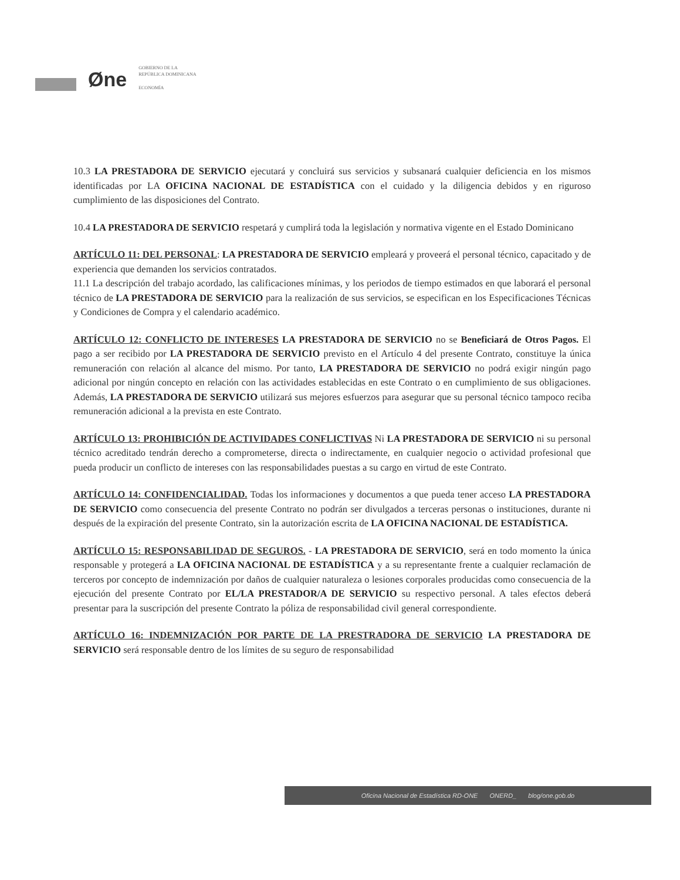Øne
GOBIERNO DE LA
REPÚBLICA DOMINICANA
ECONOMÍA
10.3 LA PRESTADORA DE SERVICIO ejecutará y concluirá sus servicios y subsanará cualquier deficiencia en los mismos identificadas por LA OFICINA NACIONAL DE ESTADÍSTICA con el cuidado y la diligencia debidos y en riguroso cumplimiento de las disposiciones del Contrato.
10.4 LA PRESTADORA DE SERVICIO respetará y cumplirá toda la legislación y normativa vigente en el Estado Dominicano
ARTÍCULO 11: DEL PERSONAL: LA PRESTADORA DE SERVICIO empleará y proveerá el personal técnico, capacitado y de experiencia que demanden los servicios contratados.
11.1 La descripción del trabajo acordado, las calificaciones mínimas, y los periodos de tiempo estimados en que laborará el personal técnico de LA PRESTADORA DE SERVICIO para la realización de sus servicios, se especifican en los Especificaciones Técnicas y Condiciones de Compra y el calendario académico.
ARTÍCULO 12: CONFLICTO DE INTERESES LA PRESTADORA DE SERVICIO no se Beneficiará de Otros Pagos. El pago a ser recibido por LA PRESTADORA DE SERVICIO previsto en el Artículo 4 del presente Contrato, constituye la única remuneración con relación al alcance del mismo. Por tanto, LA PRESTADORA DE SERVICIO no podrá exigir ningún pago adicional por ningún concepto en relación con las actividades establecidas en este Contrato o en cumplimiento de sus obligaciones. Además, LA PRESTADORA DE SERVICIO utilizará sus mejores esfuerzos para asegurar que su personal técnico tampoco reciba remuneración adicional a la prevista en este Contrato.
ARTÍCULO 13: PROHIBICIÓN DE ACTIVIDADES CONFLICTIVAS Ni LA PRESTADORA DE SERVICIO ni su personal técnico acreditado tendrán derecho a comprometerse, directa o indirectamente, en cualquier negocio o actividad profesional que pueda producir un conflicto de intereses con las responsabilidades puestas a su cargo en virtud de este Contrato.
ARTÍCULO 14: CONFIDENCIALIDAD. Todas los informaciones y documentos a que pueda tener acceso LA PRESTADORA DE SERVICIO como consecuencia del presente Contrato no podrán ser divulgados a terceras personas o instituciones, durante ni después de la expiración del presente Contrato, sin la autorización escrita de LA OFICINA NACIONAL DE ESTADÍSTICA.
ARTÍCULO 15: RESPONSABILIDAD DE SEGUROS. - LA PRESTADORA DE SERVICIO, será en todo momento la única responsable y protegerá a LA OFICINA NACIONAL DE ESTADÍSTICA y a su representante frente a cualquier reclamación de terceros por concepto de indemnización por daños de cualquier naturaleza o lesiones corporales producidas como consecuencia de la ejecución del presente Contrato por EL/LA PRESTADOR/A DE SERVICIO su respectivo personal. A tales efectos deberá presentar para la suscripción del presente Contrato la póliza de responsabilidad civil general correspondiente.
ARTÍCULO 16: INDEMNIZACIÓN POR PARTE DE LA PRESTRADORA DE SERVICIO LA PRESTADORA DE SERVICIO será responsable dentro de los límites de su seguro de responsabilidad
Oficina Nacional de Estadística RD-ONE ONERD_ blog/one.gob.do